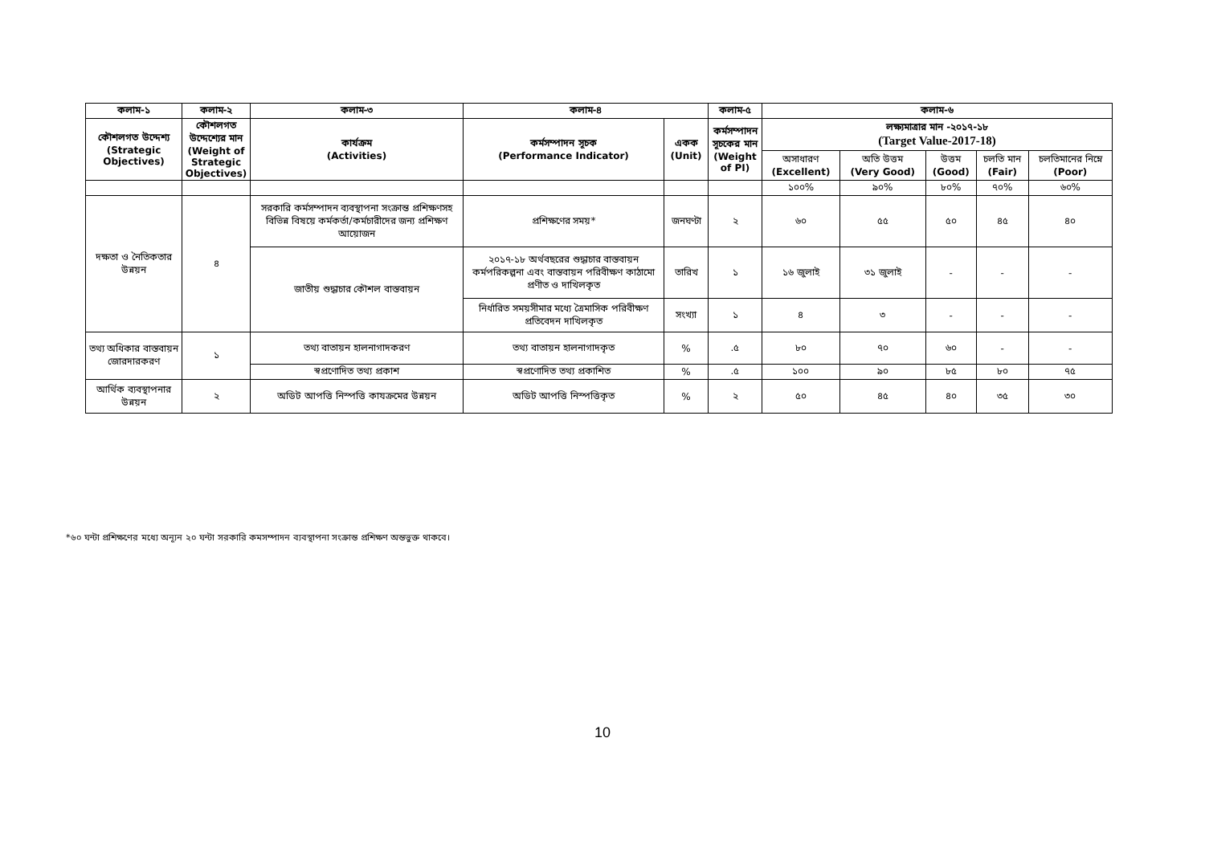| কলাম-১ | কলাম-২ | কলাম-৩ | কলাম-৪ | | কলাম-৫ | কলাম-৬ | | | | |
| --- | --- | --- | --- | --- | --- | --- | --- | --- | --- | --- |
| কৌশলগত উদ্দেশ্য (Strategic Objectives) | কৌশলগত উদ্দেশ্যের মান (Weight of Strategic Objectives) | কার্যক্রম (Activities) | কর্মসম্পাদন সূচক (Performance Indicator) | একক (Unit) | কর্মসম্পাদন সূচকের মান (Weight of PI) | লক্ষ্যমাত্রার মান -২০১৭-১৮ (Target Value-2017-18) | | | | |
| | | | | | | অসাধারণ (Excellent) | অতি উত্তম (Very Good) | উত্তম (Good) | চলতি মান (Fair) | চলতিমানের নিম্নে (Poor) |
| | | | | | | ১০০% | ৯০% | ৮০% | ৭০% | ৬০% |
| দক্ষতা ও নৈতিকতার উন্নয়ন | ৪ | সরকারি কর্মসম্পাদন ব্যবস্থাপনা সংক্রান্ত প্রশিক্ষণসহ বিভিন্ন বিষয়ে কর্মকর্তা/কর্মচারীদের জন্য প্রশিক্ষণ আয়োজন | প্রশিক্ষণের সময়* | জনঘণ্টা | ২ | ৬০ | ৫৫ | ৫০ | ৪৫ | ৪০ |
| | | জাতীয় শুদ্ধাচার কৌশল বাস্তবায়ন | ২০১৭-১৮ অর্থবছরের শুদ্ধাচার বাস্তবায়ন কর্মপরিকল্পনা এবং বাস্তবায়ন পরিবীক্ষণ কাঠামো প্রণীত ও দাখিলকৃত | তারিখ | ১ | ১৬ জুলাই | ৩১ জুলাই | - | - | - |
| | | | নির্ধারিত সময়সীমার মধ্যে ত্রৈমাসিক পরিবীক্ষণ প্রতিবেদন দাখিলকৃত | সংখ্যা | ১ | ৪ | ৩ | - | - | - |
| তথ্য অধিকার বাস্তবায়ন জোরদারকরণ | ১ | তথ্য বাতায়ন হালনাগাদকরণ | তথ্য বাতায়ন হালনাগাদকৃত | % | .৫ | ৮০ | ৭০ | ৬০ | - | - |
| | | স্বপ্রণোদিত তথ্য প্রকাশ | স্বপ্রণোদিত তথ্য প্রকাশিত | % | .৫ | ১০০ | ৯০ | ৮৫ | ৮০ | ৭৫ |
| আর্থিক ব্যবস্থাপনার উন্নয়ন | ২ | অডিট আপত্তি নিস্পত্তি কাযক্রমের উন্নয়ন | অডিট আপত্তি নিস্পত্তিকৃত | % | ২ | ৫০ | ৪৫ | ৪০ | ৩৫ | ৩০ |
*৬০ ঘন্টা প্রশিক্ষণের মধ্যে অন্যূন ২০ ঘন্টা সরকারি কমসম্পাদন ব্যবস্থাপনা সংক্রান্ত প্রশিক্ষণ অন্তভুক্ত থাকবে।
10